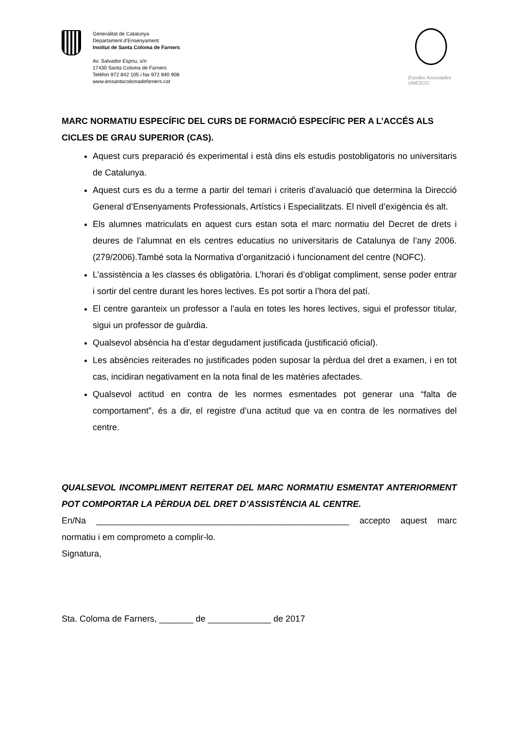Generalitat de Catalunya
Departament d’Ensenyament
Institut de Santa Coloma de Farners
Av. Salvador Espriu, s/n
17430 Santa Coloma de Farners
Telèfon 972 842 105 i fax 972 840 908
www.iessantacolomadefarners.cat
Escoles Associades
UNESCO
MARC NORMATIU ESPECÍFIC DEL CURS DE FORMACIÓ ESPECÍFIC PER A L’ACCÉS ALS CICLES DE GRAU SUPERIOR (CAS).
Aquest curs preparació és experimental i està dins els estudis postobligatoris no universitaris de Catalunya.
Aquest curs es du a terme a partir del temari i criteris d’avaluació que determina la Direcció General d’Ensenyaments Professionals, Artístics i Especialitzats. El nivell d’exigència és alt.
Els alumnes matriculats en aquest curs estan sota el marc normatiu del Decret de drets i deures de l’alumnat en els centres educatius no universitaris de Catalunya de l’any 2006.(279/2006).També sota la Normativa d’organització i funcionament del centre (NOFC).
L’assistència a les classes és obligatòria. L’horari és d’obligat compliment, sense poder entrar i sortir del centre durant les hores lectives. Es pot sortir a l’hora del patí.
El centre garanteix un professor a l’aula en totes les hores lectives, sigui el professor titular, sigui un professor de guàrdia.
Qualsevol absència ha d’estar degudament justificada (justificació oficial).
Les absències reiterades no justificades poden suposar la pèrdua del dret a examen, i en tot cas, incidiran negativament en la nota final de les matèries afectades.
Qualsevol actitud en contra de les normes esmentades pot generar una “falta de comportament”, és a dir, el registre d’una actitud que va en contra de les normatives del centre.
QUALSEVOL INCOMPLIMENT REITERAT DEL MARC NORMATIU ESMENTAT ANTERIORMENT POT COMPORTAR LA PÈRDUA DEL DRET D’ASSISTÈNCIA AL CENTRE.
En/Na ____________________________________________________ accepto aquest marc normatiu i em comprometo a complir-lo.
Signatura,
Sta. Coloma de Farners, _______ de _____________ de 2017